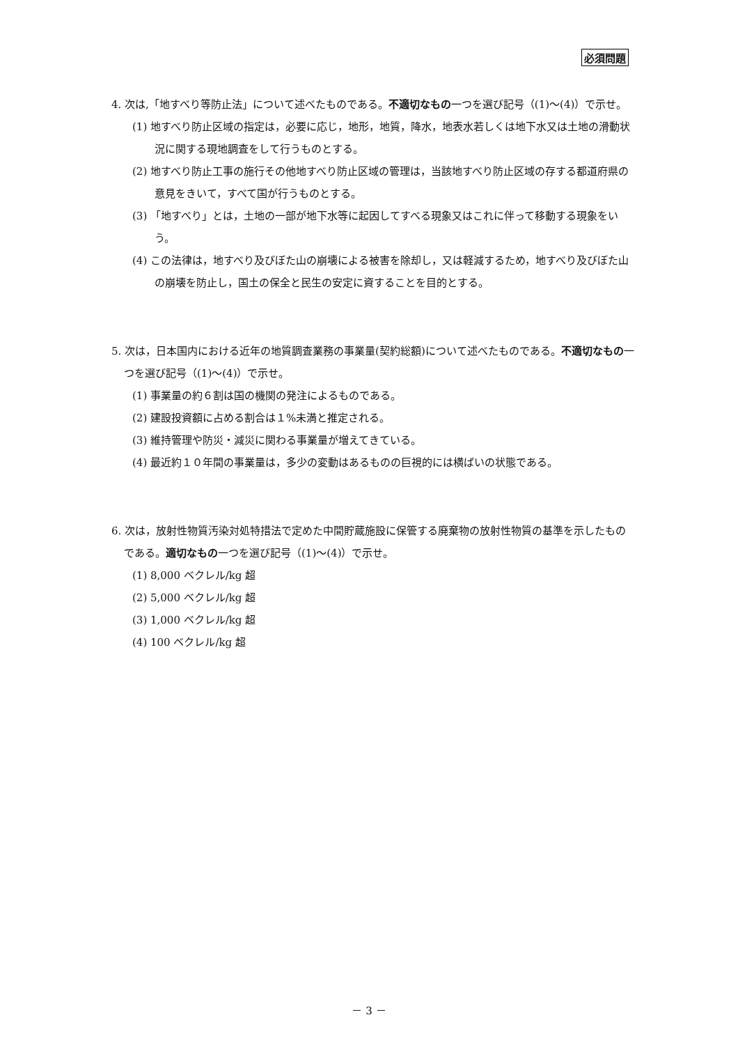必須問題
4. 次は,「地すべり等防止法」について述べたものである。不適切なもの一つを選び記号（(1)～(4)）で示せ。
(1) 地すべり防止区域の指定は，必要に応じ，地形，地質，降水，地表水若しくは地下水又は土地の滑動状況に関する現地調査をして行うものとする。
(2) 地すべり防止工事の施行その他地すべり防止区域の管理は，当該地すべり防止区域の存する都道府県の意見をきいて，すべて国が行うものとする。
(3) 「地すべり」とは，土地の一部が地下水等に起因してすべる現象又はこれに伴って移動する現象をいう。
(4) この法律は，地すべり及びぼた山の崩壊による被害を除却し，又は軽減するため，地すべり及びぼた山の崩壊を防止し，国土の保全と民生の安定に資することを目的とする。
5. 次は，日本国内における近年の地質調査業務の事業量(契約総額)について述べたものである。不適切なもの一つを選び記号（(1)～(4)）で示せ。
(1) 事業量の約６割は国の機関の発注によるものである。
(2) 建設投資額に占める割合は１%未満と推定される。
(3) 維持管理や防災・減災に関わる事業量が増えてきている。
(4) 最近約１０年間の事業量は，多少の変動はあるものの巨視的には横ばいの状態である。
6. 次は，放射性物質汚染対処特措法で定めた中間貯蔵施設に保管する廃棄物の放射性物質の基準を示したものである。適切なもの一つを選び記号（(1)～(4)）で示せ。
(1) 8,000 ベクレル/kg 超
(2) 5,000 ベクレル/kg 超
(3) 1,000 ベクレル/kg 超
(4) 100 ベクレル/kg 超
－ 3 －